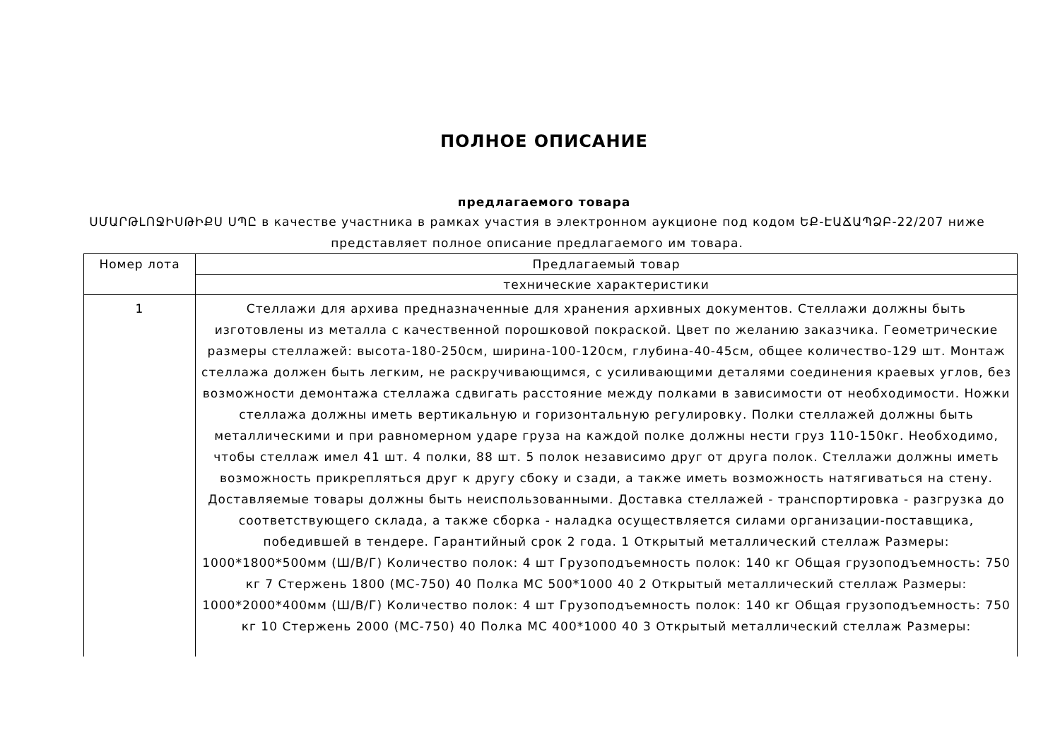ПОЛНОЕ ОПИСАНИЕ
предлагаемого товара
ՍՄԱՐԹԼՈՋԻՍԹԻՔՍ ՍՊԸ в качестве участника в рамках участия в электронном аукционе под кодом ԵՔ-ԷԱՃԱՊՁԲ-22/207 ниже представляет полное описание предлагаемого им товара.
| Номер лота | Предлагаемый товар |
| --- | --- |
| | технические характеристики |
| 1 | Стеллажи для архива предназначенные для хранения архивных документов. Стеллажи должны быть изготовлены из металла с качественной порошковой покраской. Цвет по желанию заказчика. Геометрические размеры стеллажей: высота-180-250см, ширина-100-120см, глубина-40-45см, общее количество-129 шт. Монтаж стеллажа должен быть легким, не раскручивающимся, с усиливающими деталями соединения краевых углов, без возможности демонтажа стеллажа сдвигать расстояние между полками в зависимости от необходимости. Ножки стеллажа должны иметь вертикальную и горизонтальную регулировку. Полки стеллажей должны быть металлическими и при равномерном ударе груза на каждой полке должны нести груз 110-150кг. Необходимо, чтобы стеллаж имел 41 шт. 4 полки, 88 шт. 5 полок независимо друг от друга полок. Стеллажи должны иметь возможность прикрепляться друг к другу сбоку и сзади, а также иметь возможность натягиваться на стену. Доставляемые товары должны быть неиспользованными. Доставка стеллажей - транспортировка - разгрузка до соответствующего склада, а также сборка - наладка осуществляется силами организации-поставщика, победившей в тендере. Гарантийный срок 2 года. 1 Открытый металлический стеллаж Размеры: 1000*1800*500мм (Ш/В/Г) Количество полок: 4 шт Грузоподъемность полок: 140 кг Общая грузоподъемность: 750 кг 7 Стержень 1800 (МС-750) 40 Полка МС 500*1000 40 2 Открытый металлический стеллаж Размеры: 1000*2000*400мм (Ш/В/Г) Количество полок: 4 шт Грузоподъемность полок: 140 кг Общая грузоподъемность: 750 кг 10 Стержень 2000 (МС-750) 40 Полка МС 400*1000 40 3 Открытый металлический стеллаж Размеры: |